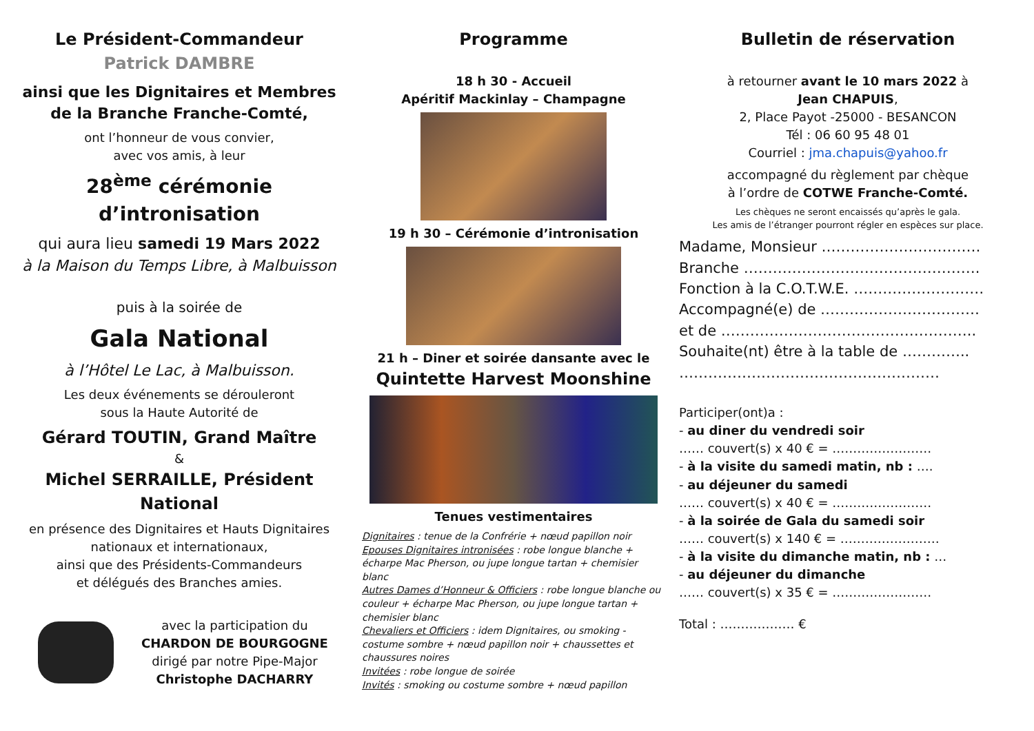Le Président-Commandeur
Patrick DAMBRE
ainsi que les Dignitaires et Membres
de la Branche Franche-Comté,
ont l’honneur de vous convier,
avec vos amis, à leur
28<sup>ème</sup> cérémonie d’intronisation
qui aura lieu samedi 19 Mars 2022
à la Maison du Temps Libre, à Malbuisson
puis à la soirée de
Gala National
à l’Hôtel Le Lac, à Malbuisson.
Les deux événements se dérouleront
sous la Haute Autorité de
Gérard TOUTIN, Grand Maître
&
Michel SERRAILLE, Président National
en présence des Dignitaires et Hauts Dignitaires
nationaux et internationaux,
ainsi que des Présidents-Commandeurs
et délégués des Branches amies.
avec la participation du
CHARDON DE BOURGOGNE
dirigé par notre Pipe-Major
Christophe DACHARRY
Programme
18 h 30 - Accueil
Apéritif Mackinlay – Champagne
19 h 30 – Cérémonie d’intronisation
21 h – Diner et soirée dansante avec le
Quintette Harvest Moonshine
Tenues vestimentaires
Dignitaires : tenue de la Confrérie + nœud papillon noir
Epouses Dignitaires intronisées : robe longue blanche + écharpe Mac Pherson, ou jupe longue tartan + chemisier blanc
Autres Dames d’Honneur & Officiers : robe longue blanche ou couleur + écharpe Mac Pherson, ou jupe longue tartan + chemisier blanc
Chevaliers et Officiers : idem Dignitaires, ou smoking - costume sombre + nœud papillon noir + chaussettes et chaussures noires
Invitées : robe longue de soirée
Invités : smoking ou costume sombre + nœud papillon
Bulletin de réservation
à retourner avant le 10 mars 2022 à
Jean CHAPUIS,
2, Place Payot -25000 - BESANCON
Tél : 06 60 95 48 01
Courriel : jma.chapuis@yahoo.fr
accompagné du règlement par chèque
à l’ordre de COTWE Franche-Comté.
Les chèques ne seront encaissés qu’après le gala.
Les amis de l’étranger pourront régler en espèces sur place.
Madame, Monsieur ……………………………
Branche ………………………………………….
Fonction à la C.O.T.W.E. ………………………
Accompagné(e) de ……………………………
et de ……………………………………………..
Souhaite(nt) être à la table de …………..
………………………………………………
Participer(ont)a :
- au diner du vendredi soir
…… couvert(s) x 40 € = ……………………
- à la visite du samedi matin, nb : ….
- au déjeuner du samedi
…… couvert(s) x 40 € = ……………………
- à la soirée de Gala du samedi soir
…… couvert(s) x 140 € = ……………………
- à la visite du dimanche matin, nb : …
- au déjeuner du dimanche
…… couvert(s) x 35 € = ……………………
Total : ……………… €